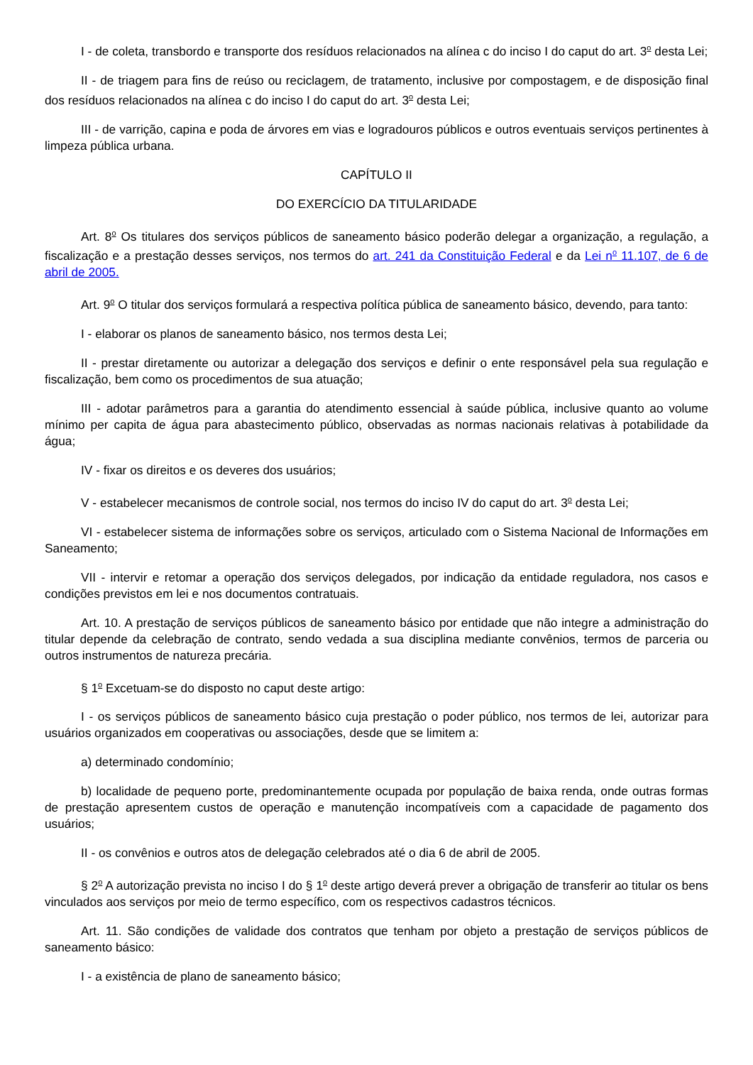I - de coleta, transbordo e transporte dos resíduos relacionados na alínea c do inciso I do caput do art. 3<sup>o</sup> desta Lei;
II - de triagem para fins de reúso ou reciclagem, de tratamento, inclusive por compostagem, e de disposição final dos resíduos relacionados na alínea c do inciso I do caput do art. 3<sup>o</sup> desta Lei;
III - de varrição, capina e poda de árvores em vias e logradouros públicos e outros eventuais serviços pertinentes à limpeza pública urbana.
CAPÍTULO II
DO EXERCÍCIO DA TITULARIDADE
Art. 8<sup>o</sup> Os titulares dos serviços públicos de saneamento básico poderão delegar a organização, a regulação, a fiscalização e a prestação desses serviços, nos termos do art. 241 da Constituição Federal e da Lei n<sup>o</sup> 11.107, de 6 de abril de 2005.
Art. 9<sup>o</sup> O titular dos serviços formulará a respectiva política pública de saneamento básico, devendo, para tanto:
I - elaborar os planos de saneamento básico, nos termos desta Lei;
II - prestar diretamente ou autorizar a delegação dos serviços e definir o ente responsável pela sua regulação e fiscalização, bem como os procedimentos de sua atuação;
III - adotar parâmetros para a garantia do atendimento essencial à saúde pública, inclusive quanto ao volume mínimo per capita de água para abastecimento público, observadas as normas nacionais relativas à potabilidade da água;
IV - fixar os direitos e os deveres dos usuários;
V - estabelecer mecanismos de controle social, nos termos do inciso IV do caput do art. 3<sup>o</sup> desta Lei;
VI - estabelecer sistema de informações sobre os serviços, articulado com o Sistema Nacional de Informações em Saneamento;
VII - intervir e retomar a operação dos serviços delegados, por indicação da entidade reguladora, nos casos e condições previstos em lei e nos documentos contratuais.
Art. 10. A prestação de serviços públicos de saneamento básico por entidade que não integre a administração do titular depende da celebração de contrato, sendo vedada a sua disciplina mediante convênios, termos de parceria ou outros instrumentos de natureza precária.
§ 1<sup>o</sup> Excetuam-se do disposto no caput deste artigo:
I - os serviços públicos de saneamento básico cuja prestação o poder público, nos termos de lei, autorizar para usuários organizados em cooperativas ou associações, desde que se limitem a:
a) determinado condomínio;
b) localidade de pequeno porte, predominantemente ocupada por população de baixa renda, onde outras formas de prestação apresentem custos de operação e manutenção incompatíveis com a capacidade de pagamento dos usuários;
II - os convênios e outros atos de delegação celebrados até o dia 6 de abril de 2005.
§ 2<sup>o</sup> A autorização prevista no inciso I do § 1<sup>o</sup> deste artigo deverá prever a obrigação de transferir ao titular os bens vinculados aos serviços por meio de termo específico, com os respectivos cadastros técnicos.
Art. 11. São condições de validade dos contratos que tenham por objeto a prestação de serviços públicos de saneamento básico:
I - a existência de plano de saneamento básico;